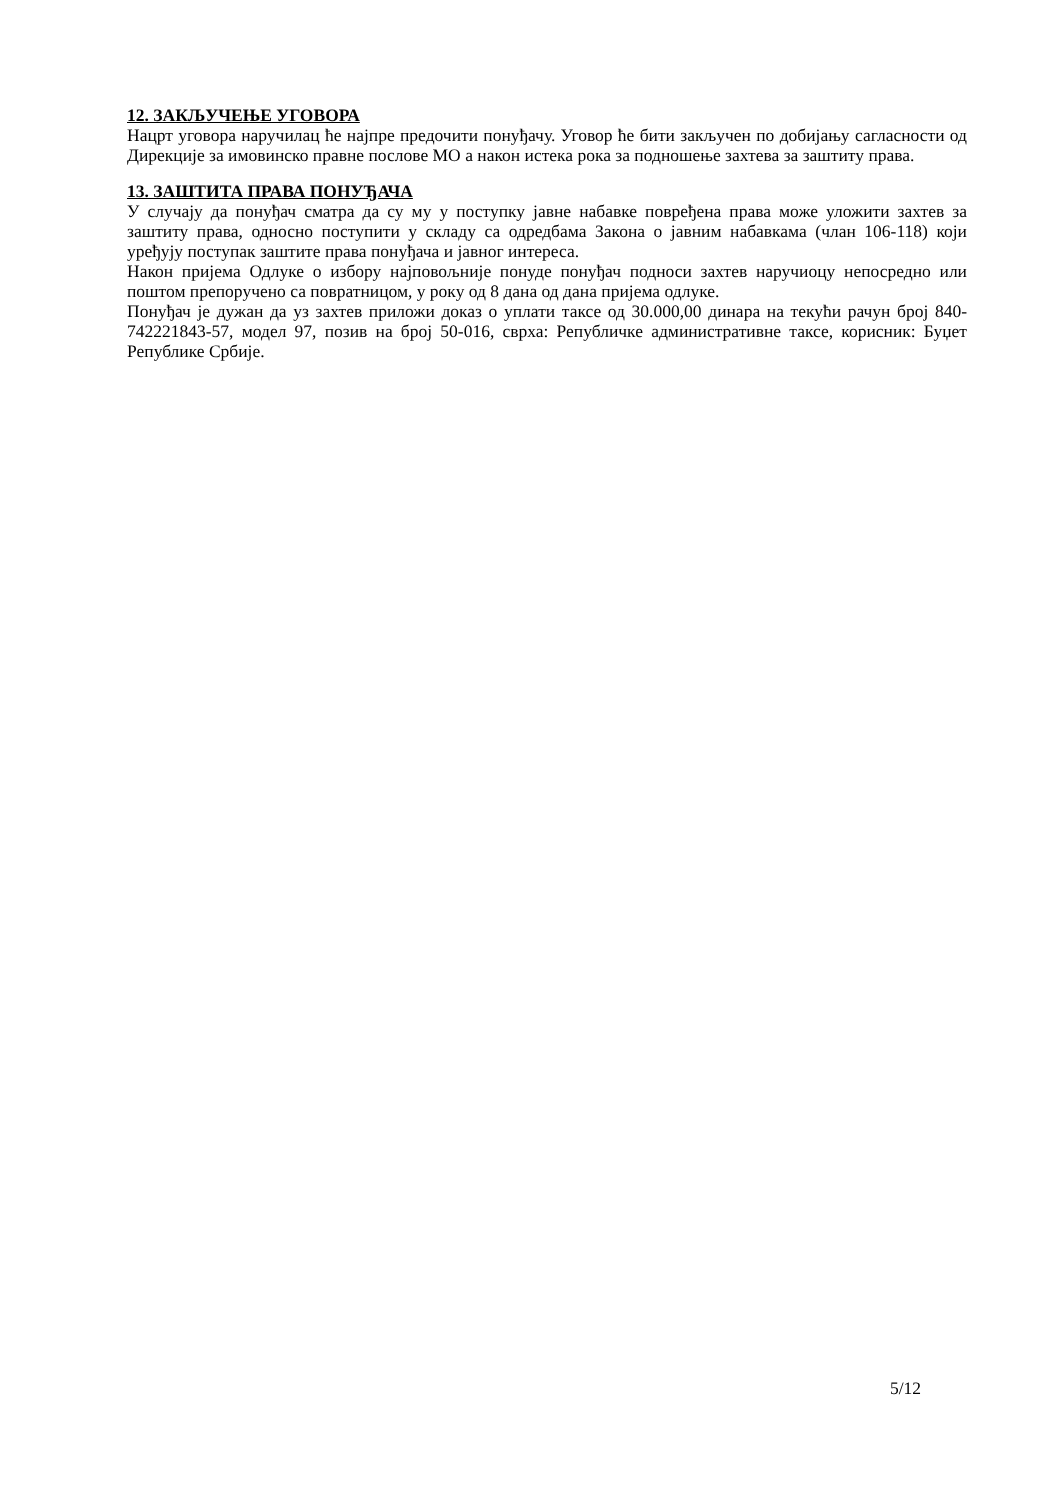12. ЗАКЉУЧЕЊЕ УГОВОРА
Нацрт уговора наручилац ће најпре предочити понуђачу. Уговор ће бити закључен по добијању сагласности од Дирекције за имовинско правне послове МО а након истека рока за подношење захтева за заштиту права.
13. ЗАШТИТА ПРАВА ПОНУЂАЧА
У случају да понуђач сматра да су му у поступку јавне набавке повређена права може уложити захтев за заштиту права, односно поступити у складу са одредбама Закона о јавним набавкама (члан 106-118) који уређују поступак заштите права понуђача и јавног интереса.
Након пријема Одлуке о избору најповољније понуде понуђач подноси захтев наручиоцу непосредно или поштом препоручено са повратницом, у року од 8 дана од дана пријема одлуке.
Понуђач је дужан да уз захтев приложи доказ о уплати таксе од 30.000,00 динара на текући рачун број 840-742221843-57, модел 97, позив на број 50-016, сврха: Републичке административне таксе, корисник: Буџет Републике Србије.
5/12